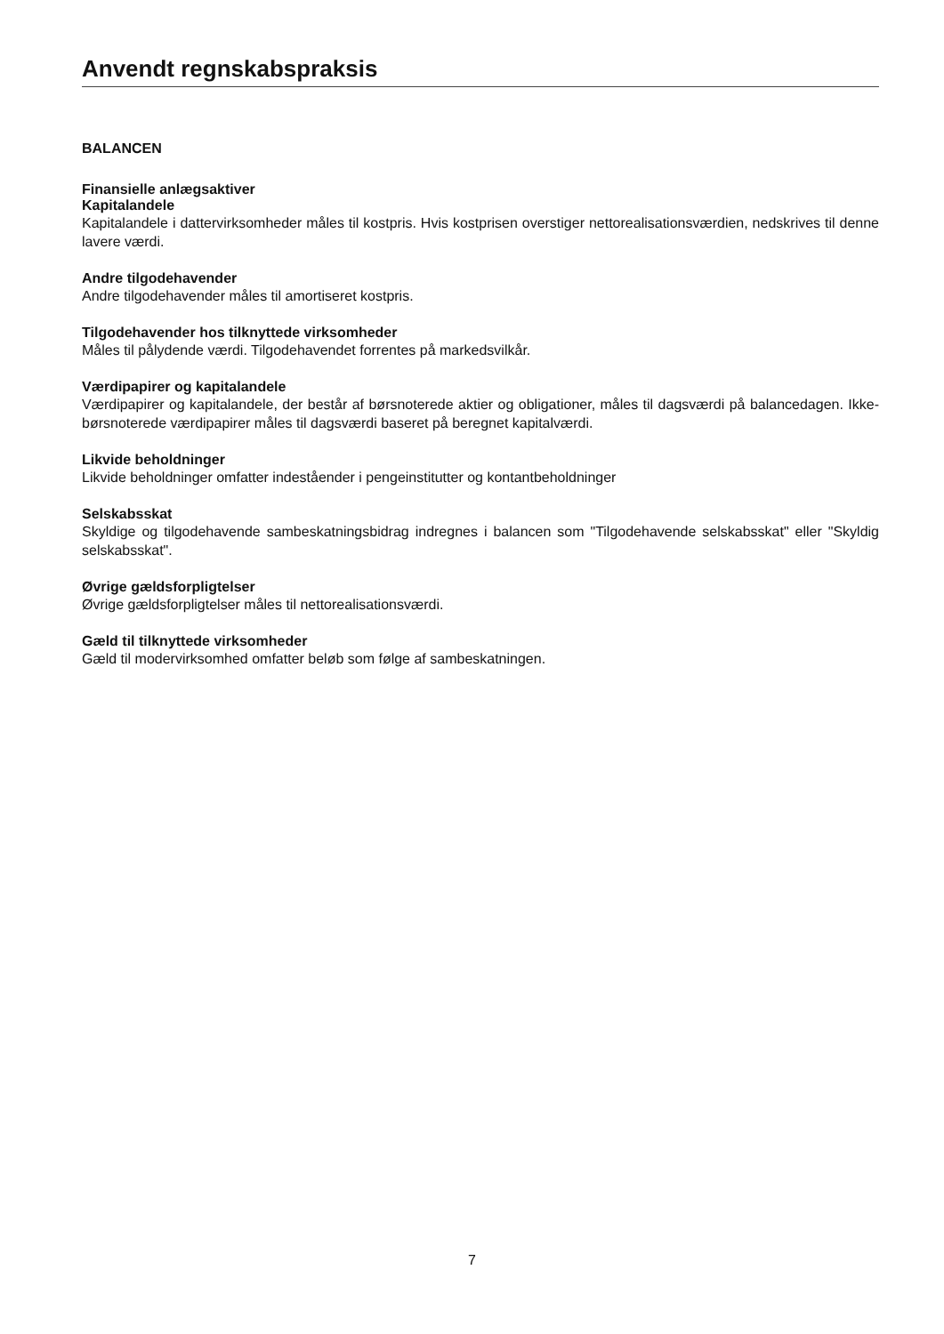Anvendt regnskabspraksis
BALANCEN
Finansielle anlægsaktiver
Kapitalandele
Kapitalandele i dattervirksomheder måles til kostpris. Hvis kostprisen overstiger nettorealisationsværdien, nedskrives til denne lavere værdi.
Andre tilgodehavender
Andre tilgodehavender måles til amortiseret kostpris.
Tilgodehavender hos tilknyttede virksomheder
Måles til pålydende værdi. Tilgodehavendet forrentes på markedsvilkår.
Værdipapirer og kapitalandele
Værdipapirer og kapitalandele, der består af børsnoterede aktier og obligationer, måles til dagsværdi på balancedagen. Ikke-børsnoterede værdipapirer måles til dagsværdi baseret på beregnet kapitalværdi.
Likvide beholdninger
Likvide beholdninger omfatter indeståender i pengeinstitutter og kontantbeholdninger
Selskabsskat
Skyldige og tilgodehavende sambeskatningsbidrag indregnes i balancen som "Tilgodehavende selskabsskat" eller "Skyldig selskabsskat".
Øvrige gældsforpligtelser
Øvrige gældsforpligtelser måles til nettorealisationsværdi.
Gæld til tilknyttede virksomheder
Gæld til modervirksomhed omfatter beløb som følge af sambeskatningen.
7